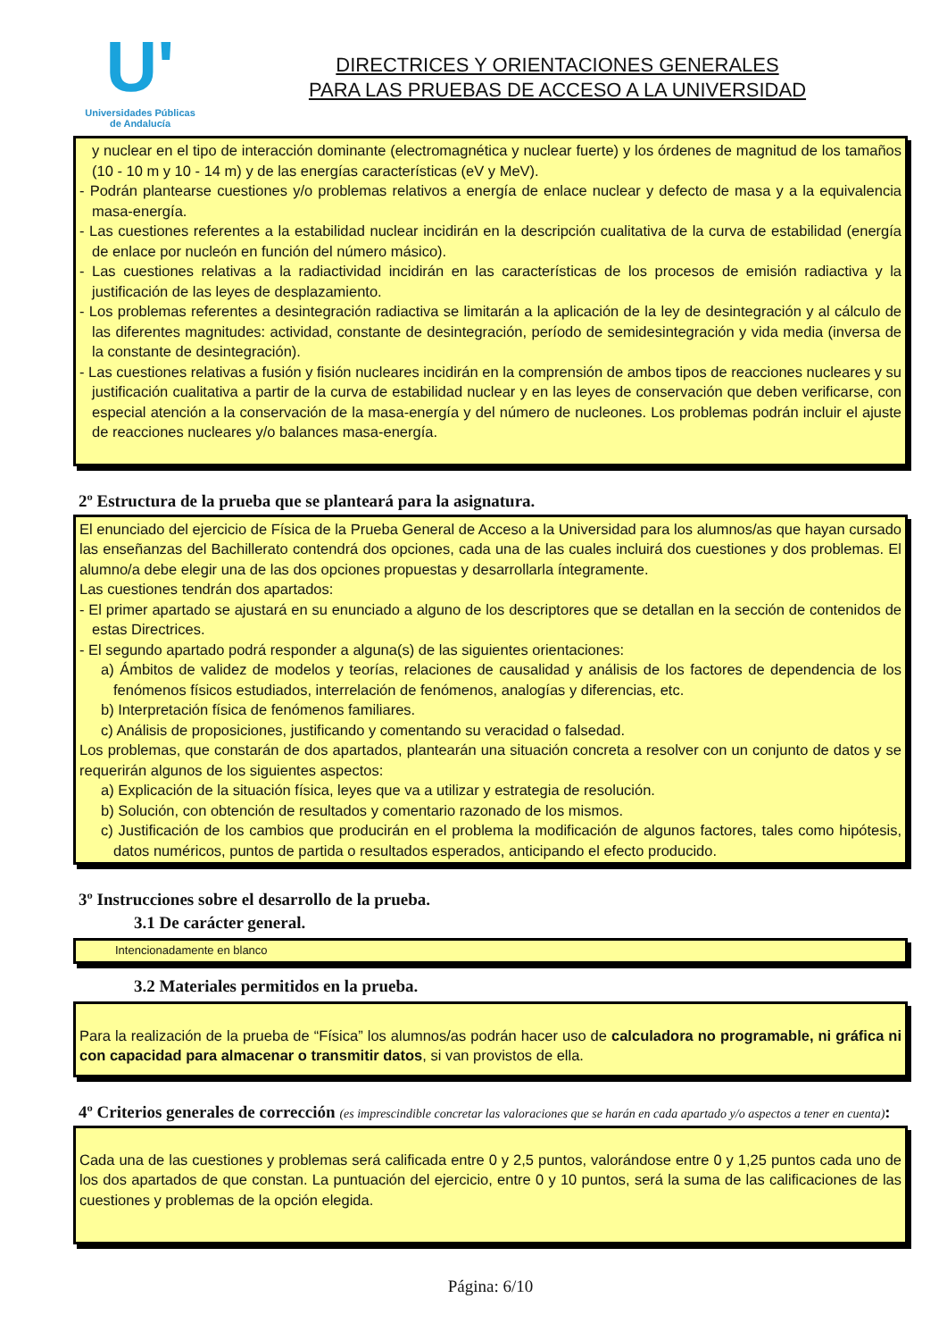U'
Universidades Públicas
de Andalucía
DIRECTRICES Y ORIENTACIONES GENERALES
PARA LAS PRUEBAS DE ACCESO A LA UNIVERSIDAD
y nuclear en el tipo de interacción dominante (electromagnética y nuclear fuerte) y los órdenes de magnitud de los tamaños (10 - 10 m y 10 - 14 m) y de las energías características (eV y MeV).
- Podrán plantearse cuestiones y/o problemas relativos a energía de enlace nuclear y defecto de masa y a la equivalencia masa-energía.
- Las cuestiones referentes a la estabilidad nuclear incidirán en la descripción cualitativa de la curva de estabilidad (energía de enlace por nucleón en función del número másico).
- Las cuestiones relativas a la radiactividad incidirán en las características de los procesos de emisión radiactiva y la justificación de las leyes de desplazamiento.
- Los problemas referentes a desintegración radiactiva se limitarán a la aplicación de la ley de desintegración y al cálculo de las diferentes magnitudes: actividad, constante de desintegración, período de semidesintegración y vida media (inversa de la constante de desintegración).
- Las cuestiones relativas a fusión y fisión nucleares incidirán en la comprensión de ambos tipos de reacciones nucleares y su justificación cualitativa a partir de la curva de estabilidad nuclear y en las leyes de conservación que deben verificarse, con especial atención a la conservación de la masa-energía y del número de nucleones. Los problemas podrán incluir el ajuste de reacciones nucleares y/o balances masa-energía.
2º Estructura de la prueba que se planteará para la asignatura.
El enunciado del ejercicio de Física de la Prueba General de Acceso a la Universidad para los alumnos/as que hayan cursado las enseñanzas del Bachillerato contendrá dos opciones, cada una de las cuales incluirá dos cuestiones y dos problemas. El alumno/a debe elegir una de las dos opciones propuestas y desarrollarla íntegramente.
Las cuestiones tendrán dos apartados:
- El primer apartado se ajustará en su enunciado a alguno de los descriptores que se detallan en la sección de contenidos de estas Directrices.
- El segundo apartado podrá responder a alguna(s) de las siguientes orientaciones:
a) Ámbitos de validez de modelos y teorías, relaciones de causalidad y análisis de los factores de dependencia de los fenómenos físicos estudiados, interrelación de fenómenos, analogías y diferencias, etc.
b) Interpretación física de fenómenos familiares.
c) Análisis de proposiciones, justificando y comentando su veracidad o falsedad.
Los problemas, que constarán de dos apartados, plantearán una situación concreta a resolver con un conjunto de datos y se requerirán algunos de los siguientes aspectos:
a) Explicación de la situación física, leyes que va a utilizar y estrategia de resolución.
b) Solución, con obtención de resultados y comentario razonado de los mismos.
c) Justificación de los cambios que producirán en el problema la modificación de algunos factores, tales como hipótesis, datos numéricos, puntos de partida o resultados esperados, anticipando el efecto producido.
3º Instrucciones sobre el desarrollo de la prueba.
3.1 De carácter general.
Intencionadamente en blanco
3.2 Materiales permitidos en la prueba.
Para la realización de la prueba de “Física” los alumnos/as podrán hacer uso de calculadora no programable, ni gráfica ni con capacidad para almacenar o transmitir datos, si van provistos de ella.
4º Criterios generales de corrección (es imprescindible concretar las valoraciones que se harán en cada apartado y/o aspectos a tener en cuenta):
Cada una de las cuestiones y problemas será calificada entre 0 y 2,5 puntos, valorándose entre 0 y 1,25 puntos cada uno de los dos apartados de que constan. La puntuación del ejercicio, entre 0 y 10 puntos, será la suma de las calificaciones de las cuestiones y problemas de la opción elegida.
Página: 6/10